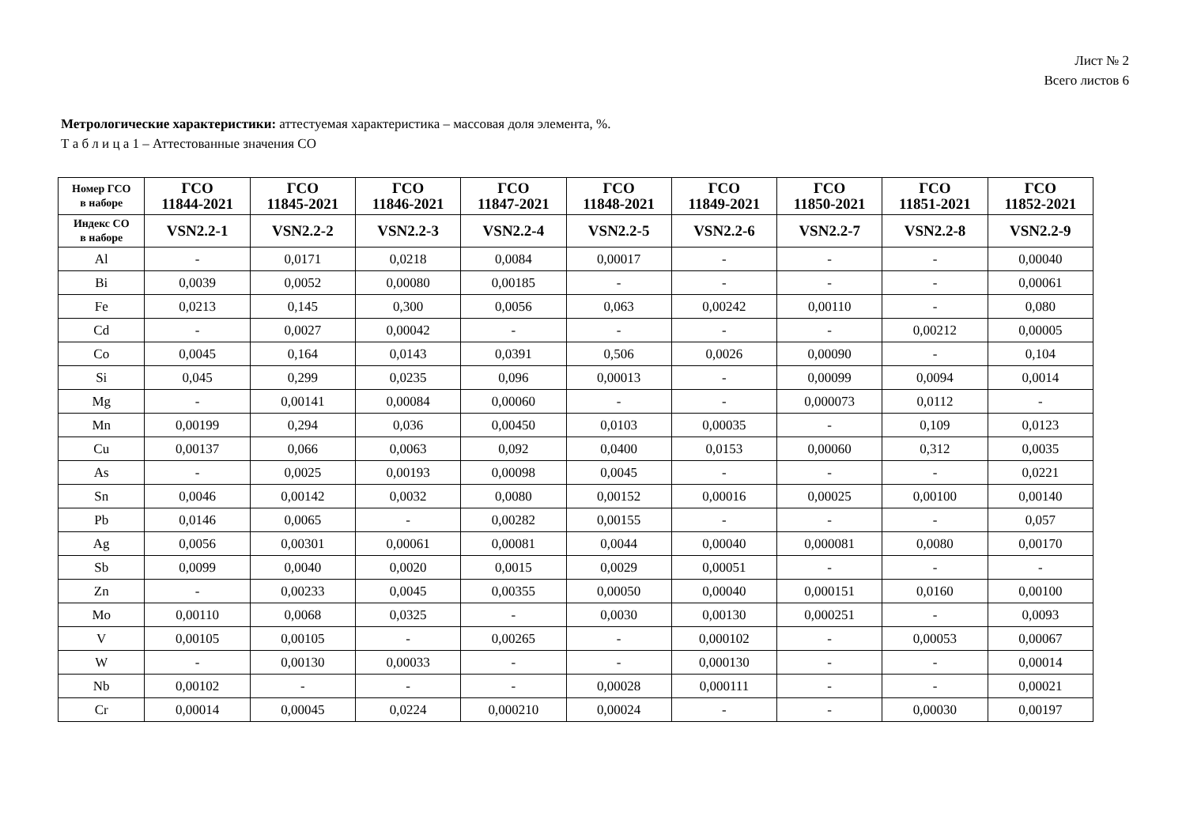Лист № 2
Всего листов 6
Метрологические характеристики: аттестуемая характеристика – массовая доля элемента, %.
Т а б л и ц а 1 – Аттестованные значения СО
| Номер ГСО в наборе | ГСО 11844-2021 | ГСО 11845-2021 | ГСО 11846-2021 | ГСО 11847-2021 | ГСО 11848-2021 | ГСО 11849-2021 | ГСО 11850-2021 | ГСО 11851-2021 | ГСО 11852-2021 |
| --- | --- | --- | --- | --- | --- | --- | --- | --- | --- |
| Индекс СО в наборе | VSN2.2-1 | VSN2.2-2 | VSN2.2-3 | VSN2.2-4 | VSN2.2-5 | VSN2.2-6 | VSN2.2-7 | VSN2.2-8 | VSN2.2-9 |
| Al | - | 0,0171 | 0,0218 | 0,0084 | 0,00017 | - | - | - | 0,00040 |
| Bi | 0,0039 | 0,0052 | 0,00080 | 0,00185 | - | - | - | - | 0,00061 |
| Fe | 0,0213 | 0,145 | 0,300 | 0,0056 | 0,063 | 0,00242 | 0,00110 | - | 0,080 |
| Cd | - | 0,0027 | 0,00042 | - | - | - | - | 0,00212 | 0,00005 |
| Co | 0,0045 | 0,164 | 0,0143 | 0,0391 | 0,506 | 0,0026 | 0,00090 | - | 0,104 |
| Si | 0,045 | 0,299 | 0,0235 | 0,096 | 0,00013 | - | 0,00099 | 0,0094 | 0,0014 |
| Mg | - | 0,00141 | 0,00084 | 0,00060 | - | - | 0,000073 | 0,0112 | - |
| Mn | 0,00199 | 0,294 | 0,036 | 0,00450 | 0,0103 | 0,00035 | - | 0,109 | 0,0123 |
| Cu | 0,00137 | 0,066 | 0,0063 | 0,092 | 0,0400 | 0,0153 | 0,00060 | 0,312 | 0,0035 |
| As | - | 0,0025 | 0,00193 | 0,00098 | 0,0045 | - | - | - | 0,0221 |
| Sn | 0,0046 | 0,00142 | 0,0032 | 0,0080 | 0,00152 | 0,00016 | 0,00025 | 0,00100 | 0,00140 |
| Pb | 0,0146 | 0,0065 | - | 0,00282 | 0,00155 | - | - | - | 0,057 |
| Ag | 0,0056 | 0,00301 | 0,00061 | 0,00081 | 0,0044 | 0,00040 | 0,000081 | 0,0080 | 0,00170 |
| Sb | 0,0099 | 0,0040 | 0,0020 | 0,0015 | 0,0029 | 0,00051 | - | - | - |
| Zn | - | 0,00233 | 0,0045 | 0,00355 | 0,00050 | 0,00040 | 0,000151 | 0,0160 | 0,00100 |
| Mo | 0,00110 | 0,0068 | 0,0325 | - | 0,0030 | 0,00130 | 0,000251 | - | 0,0093 |
| V | 0,00105 | 0,00105 | - | 0,00265 | - | 0,000102 | - | 0,00053 | 0,00067 |
| W | - | 0,00130 | 0,00033 | - | - | 0,000130 | - | - | 0,00014 |
| Nb | 0,00102 | - | - | - | 0,00028 | 0,000111 | - | - | 0,00021 |
| Cr | 0,00014 | 0,00045 | 0,0224 | 0,000210 | 0,00024 | - | - | 0,00030 | 0,00197 |